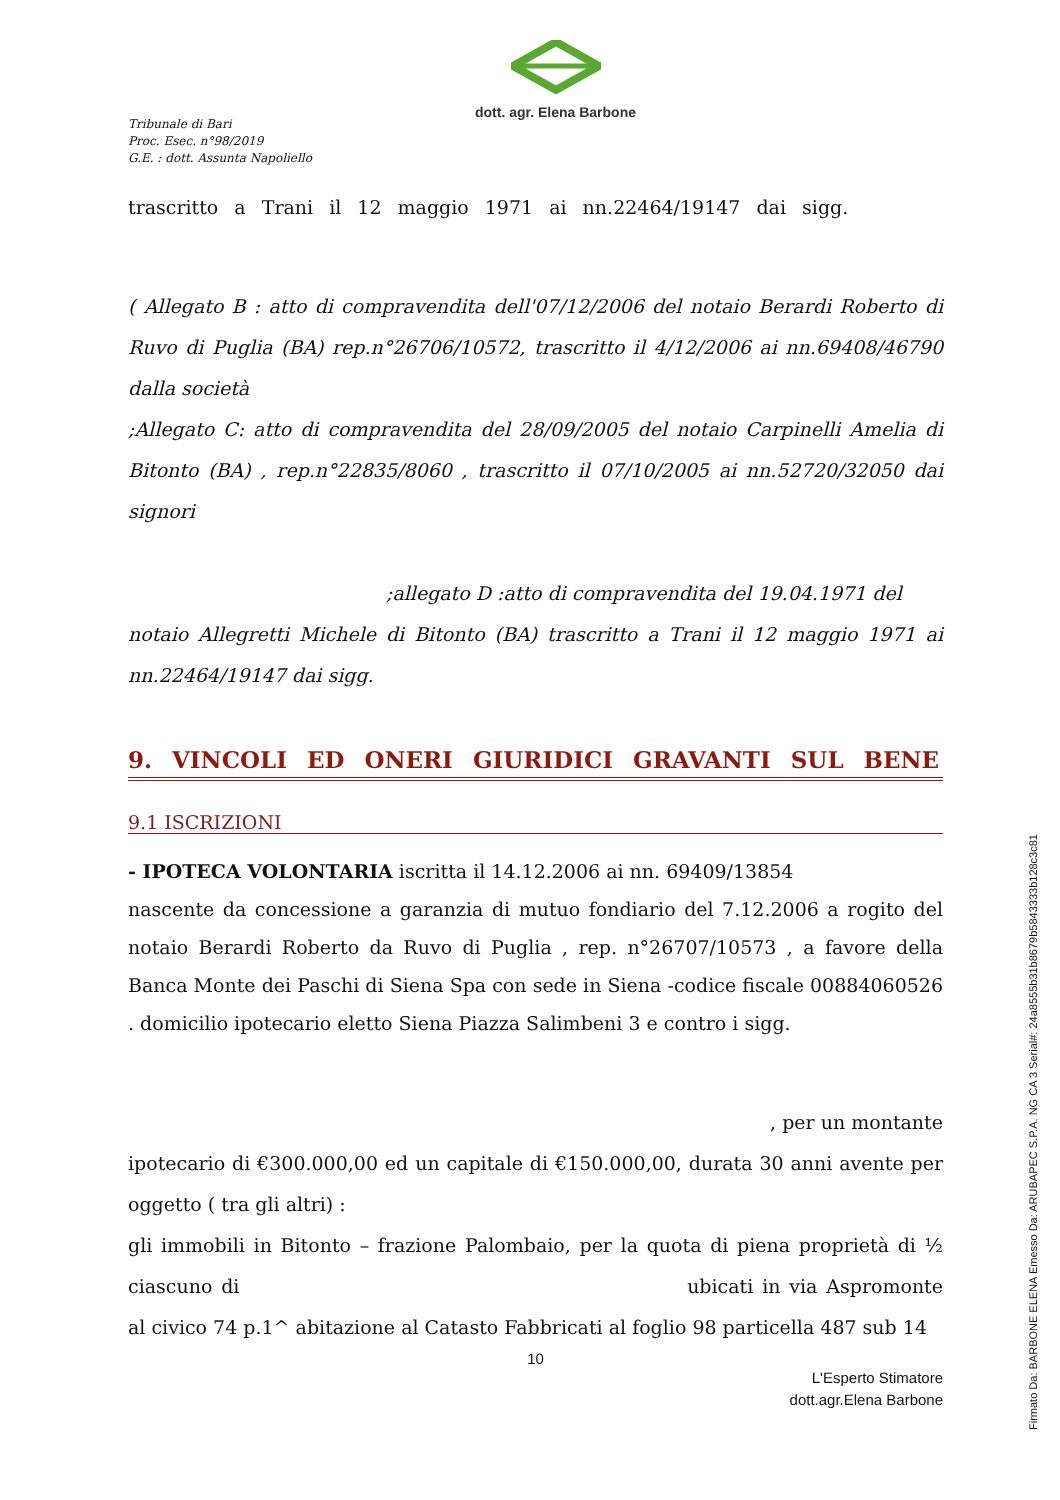dott. agr. Elena Barbone
Tribunale di Bari
Proc. Esec. n°98/2019
G.E. : dott. Assunta Napoliello
trascritto a Trani il 12 maggio 1971 ai nn.22464/19147 dai sigg.
( Allegato B : atto di compravendita dell'07/12/2006 del notaio Berardi Roberto di Ruvo di Puglia (BA) rep.n°26706/10572, trascritto il 4/12/2006 ai nn.69408/46790 dalla società
;Allegato C: atto di compravendita del 28/09/2005 del notaio Carpinelli Amelia di Bitonto (BA) , rep.n°22835/8060 , trascritto il 07/10/2005 ai nn.52720/32050 dai signori
;allegato D :atto di compravendita del 19.04.1971 del
notaio Allegretti Michele di Bitonto (BA) trascritto a Trani il 12 maggio 1971 ai nn.22464/19147 dai sigg.
9. VINCOLI ED ONERI GIURIDICI GRAVANTI SUL BENE
9.1 ISCRIZIONI
- IPOTECA VOLONTARIA iscritta il 14.12.2006 ai nn. 69409/13854
nascente da concessione a garanzia di mutuo fondiario del 7.12.2006 a rogito del notaio Berardi Roberto da Ruvo di Puglia , rep. n°26707/10573 , a favore della Banca Monte dei Paschi di Siena Spa con sede in Siena -codice fiscale 00884060526 . domicilio ipotecario eletto Siena Piazza Salimbeni 3 e contro i sigg.
, per un montante
ipotecario di €300.000,00 ed un capitale di €150.000,00, durata 30 anni avente per oggetto ( tra gli altri) :
gli immobili in Bitonto – frazione Palombaio, per la quota di piena proprietà di ½ ciascuno di ubicati in via Aspromonte al civico 74 p.1^ abitazione al Catasto Fabbricati al foglio 98 particella 487 sub 14
10
L'Esperto Stimatore
dott.agr.Elena Barbone
Firmato Da: BARBONE ELENA Emesso Da: ARUBAPEC S.P.A. NG CA 3 Serial#: 24a8555b31b8679b5843333b128c3c81